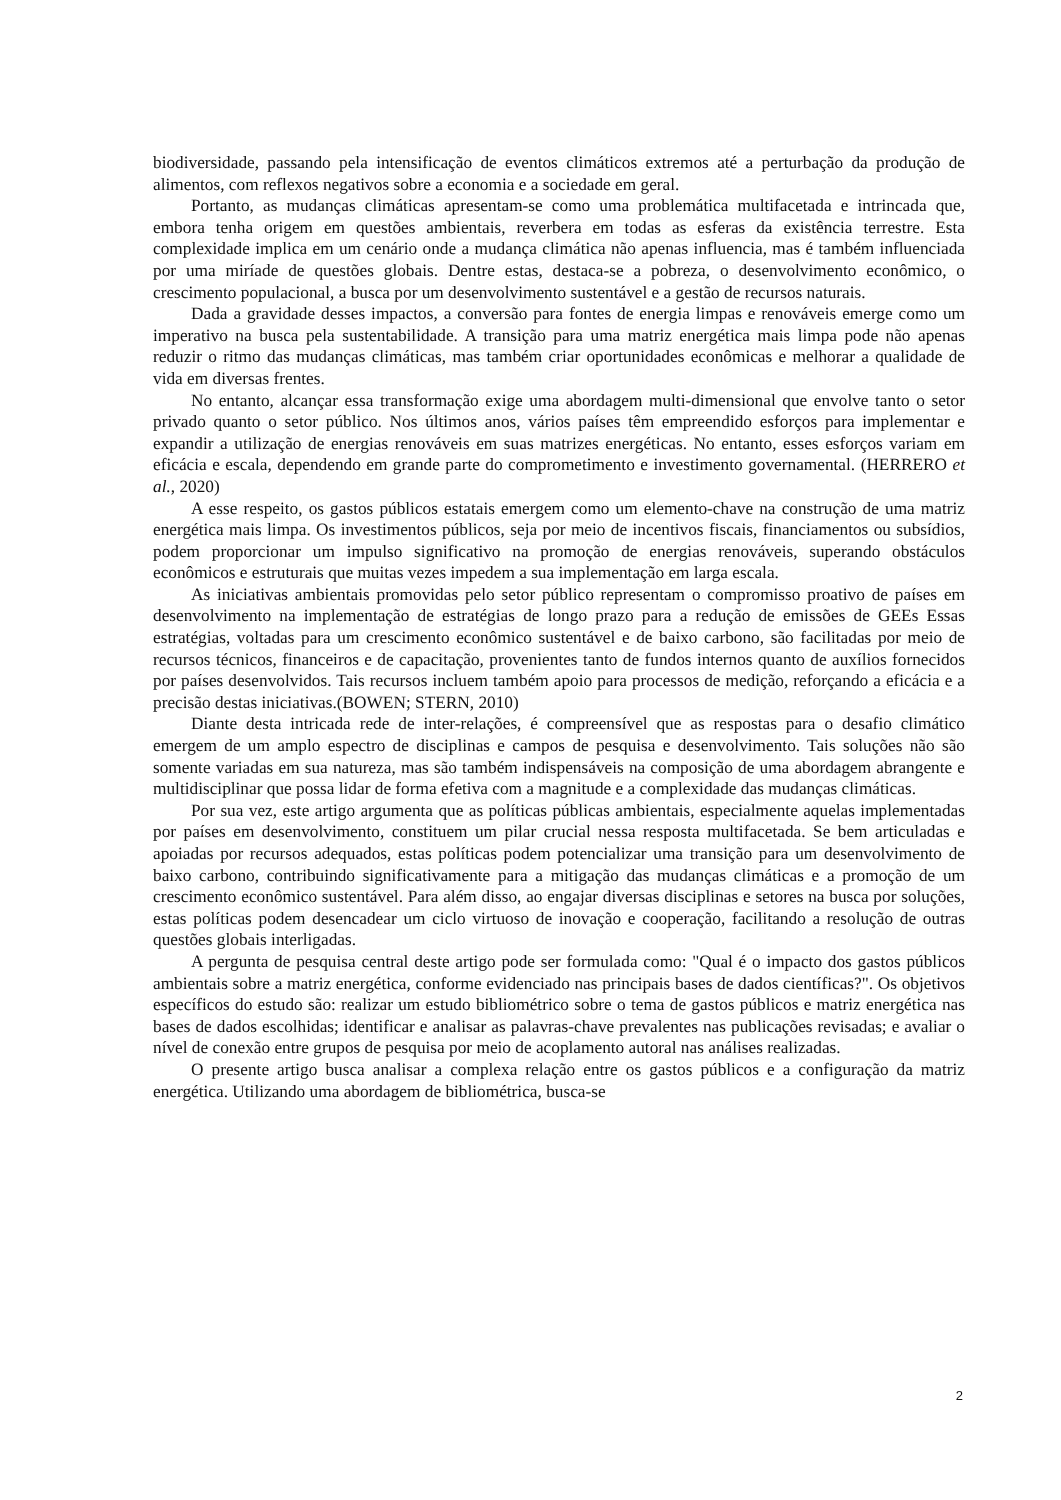biodiversidade, passando pela intensificação de eventos climáticos extremos até a perturbação da produção de alimentos, com reflexos negativos sobre a economia e a sociedade em geral.
Portanto, as mudanças climáticas apresentam-se como uma problemática multifacetada e intrincada que, embora tenha origem em questões ambientais, reverbera em todas as esferas da existência terrestre. Esta complexidade implica em um cenário onde a mudança climática não apenas influencia, mas é também influenciada por uma miríade de questões globais. Dentre estas, destaca-se a pobreza, o desenvolvimento econômico, o crescimento populacional, a busca por um desenvolvimento sustentável e a gestão de recursos naturais.
Dada a gravidade desses impactos, a conversão para fontes de energia limpas e renováveis emerge como um imperativo na busca pela sustentabilidade. A transição para uma matriz energética mais limpa pode não apenas reduzir o ritmo das mudanças climáticas, mas também criar oportunidades econômicas e melhorar a qualidade de vida em diversas frentes.
No entanto, alcançar essa transformação exige uma abordagem multi-dimensional que envolve tanto o setor privado quanto o setor público. Nos últimos anos, vários países têm empreendido esforços para implementar e expandir a utilização de energias renováveis em suas matrizes energéticas. No entanto, esses esforços variam em eficácia e escala, dependendo em grande parte do comprometimento e investimento governamental. (HERRERO et al., 2020)
A esse respeito, os gastos públicos estatais emergem como um elemento-chave na construção de uma matriz energética mais limpa. Os investimentos públicos, seja por meio de incentivos fiscais, financiamentos ou subsídios, podem proporcionar um impulso significativo na promoção de energias renováveis, superando obstáculos econômicos e estruturais que muitas vezes impedem a sua implementação em larga escala.
As iniciativas ambientais promovidas pelo setor público representam o compromisso proativo de países em desenvolvimento na implementação de estratégias de longo prazo para a redução de emissões de GEEs Essas estratégias, voltadas para um crescimento econômico sustentável e de baixo carbono, são facilitadas por meio de recursos técnicos, financeiros e de capacitação, provenientes tanto de fundos internos quanto de auxílios fornecidos por países desenvolvidos. Tais recursos incluem também apoio para processos de medição, reforçando a eficácia e a precisão destas iniciativas.(BOWEN; STERN, 2010)
Diante desta intricada rede de inter-relações, é compreensível que as respostas para o desafio climático emergem de um amplo espectro de disciplinas e campos de pesquisa e desenvolvimento. Tais soluções não são somente variadas em sua natureza, mas são também indispensáveis na composição de uma abordagem abrangente e multidisciplinar que possa lidar de forma efetiva com a magnitude e a complexidade das mudanças climáticas.
Por sua vez, este artigo argumenta que as políticas públicas ambientais, especialmente aquelas implementadas por países em desenvolvimento, constituem um pilar crucial nessa resposta multifacetada. Se bem articuladas e apoiadas por recursos adequados, estas políticas podem potencializar uma transição para um desenvolvimento de baixo carbono, contribuindo significativamente para a mitigação das mudanças climáticas e a promoção de um crescimento econômico sustentável. Para além disso, ao engajar diversas disciplinas e setores na busca por soluções, estas políticas podem desencadear um ciclo virtuoso de inovação e cooperação, facilitando a resolução de outras questões globais interligadas.
A pergunta de pesquisa central deste artigo pode ser formulada como: "Qual é o impacto dos gastos públicos ambientais sobre a matriz energética, conforme evidenciado nas principais bases de dados científicas?". Os objetivos específicos do estudo são: realizar um estudo bibliométrico sobre o tema de gastos públicos e matriz energética nas bases de dados escolhidas; identificar e analisar as palavras-chave prevalentes nas publicações revisadas; e avaliar o nível de conexão entre grupos de pesquisa por meio de acoplamento autoral nas análises realizadas.
O presente artigo busca analisar a complexa relação entre os gastos públicos e a configuração da matriz energética. Utilizando uma abordagem de bibliométrica, busca-se
2